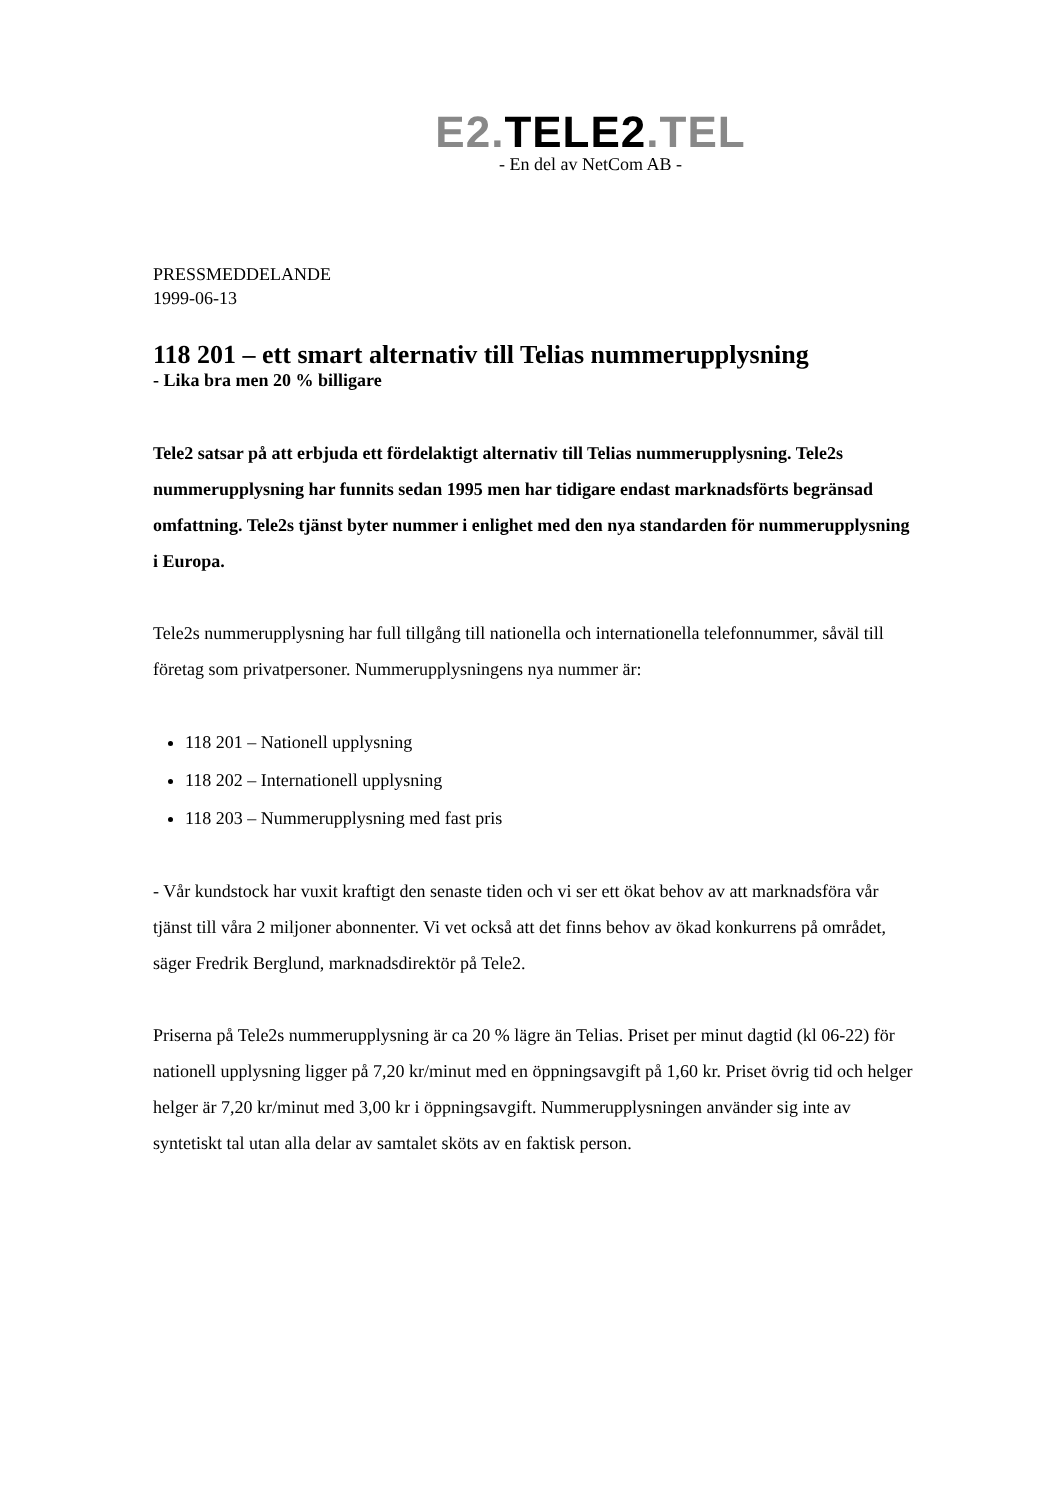E2. TELE2.TEL
- En del av NetCom AB -
PRESSMEDDELANDE
1999-06-13
118 201 – ett smart alternativ till Telias nummerupplysning
- Lika bra men 20 % billigare
Tele2 satsar på att erbjuda ett fördelaktigt alternativ till Telias nummerupplysning. Tele2s nummerupplysning har funnits sedan 1995 men har tidigare endast marknadsförts begränsad omfattning. Tele2s tjänst byter nummer i enlighet med den nya standarden för nummerupplysning i Europa.
Tele2s nummerupplysning har full tillgång till nationella och internationella telefonnummer, såväl till företag som privatpersoner. Nummerupplysningens nya nummer är:
118 201 – Nationell upplysning
118 202 – Internationell upplysning
118 203 – Nummerupplysning med fast pris
- Vår kundstock har vuxit kraftigt den senaste tiden och vi ser ett ökat behov av att marknadsföra vår tjänst till våra 2 miljoner abonnenter. Vi vet också att det finns behov av ökad konkurrens på området, säger Fredrik Berglund, marknadsdirektör på Tele2.
Priserna på Tele2s nummerupplysning är ca 20 % lägre än Telias. Priset per minut dagtid (kl 06-22) för nationell upplysning ligger på 7,20 kr/minut med en öppningsavgift på 1,60 kr. Priset övrig tid och helger helger är 7,20 kr/minut med 3,00 kr i öppningsavgift. Nummerupplysningen använder sig inte av syntetiskt tal utan alla delar av samtalet sköts av en faktisk person.